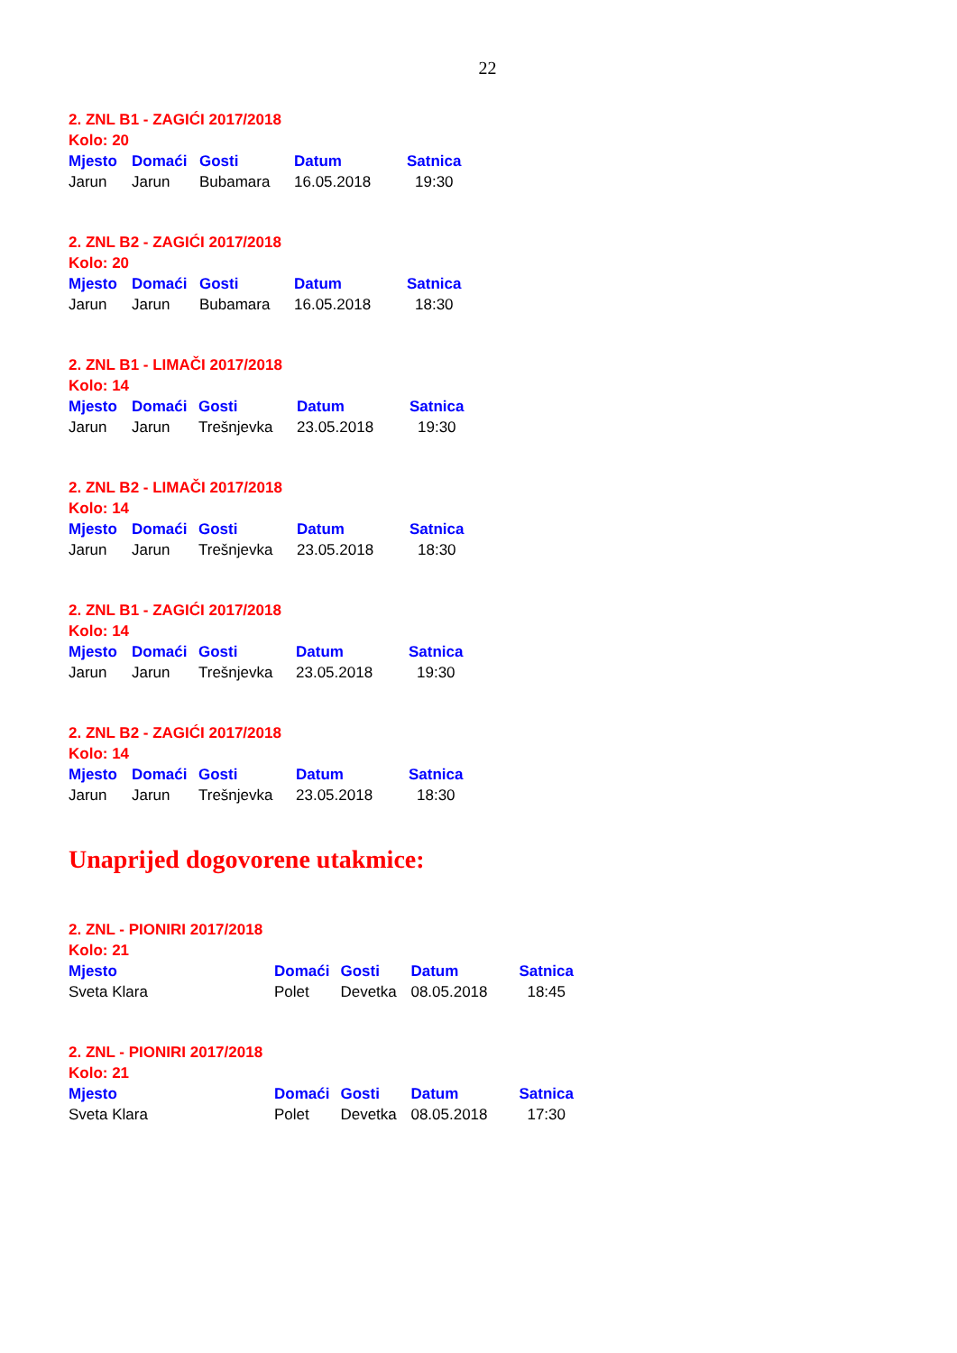22
2. ZNL B1 - ZAGIĆI 2017/2018
Kolo: 20
| Mjesto | Domaći | Gosti | Datum | Satnica |
| --- | --- | --- | --- | --- |
| Jarun | Jarun | Bubamara | 16.05.2018 | 19:30 |
2. ZNL B2 - ZAGIĆI 2017/2018
Kolo: 20
| Mjesto | Domaći | Gosti | Datum | Satnica |
| --- | --- | --- | --- | --- |
| Jarun | Jarun | Bubamara | 16.05.2018 | 18:30 |
2. ZNL B1 - LIMAČI 2017/2018
Kolo: 14
| Mjesto | Domaći | Gosti | Datum | Satnica |
| --- | --- | --- | --- | --- |
| Jarun | Jarun | Trešnjevka | 23.05.2018 | 19:30 |
2. ZNL B2 - LIMAČI 2017/2018
Kolo: 14
| Mjesto | Domaći | Gosti | Datum | Satnica |
| --- | --- | --- | --- | --- |
| Jarun | Jarun | Trešnjevka | 23.05.2018 | 18:30 |
2. ZNL B1 - ZAGIĆI 2017/2018
Kolo: 14
| Mjesto | Domaći | Gosti | Datum | Satnica |
| --- | --- | --- | --- | --- |
| Jarun | Jarun | Trešnjevka | 23.05.2018 | 19:30 |
2. ZNL B2 - ZAGIĆI 2017/2018
Kolo: 14
| Mjesto | Domaći | Gosti | Datum | Satnica |
| --- | --- | --- | --- | --- |
| Jarun | Jarun | Trešnjevka | 23.05.2018 | 18:30 |
Unaprijed dogovorene utakmice:
2. ZNL - PIONIRI 2017/2018
Kolo: 21
| Mjesto | Domaći | Gosti | Datum | Satnica |
| --- | --- | --- | --- | --- |
| Sveta Klara | Polet | Devetka | 08.05.2018 | 18:45 |
2. ZNL - PIONIRI 2017/2018
Kolo: 21
| Mjesto | Domaći | Gosti | Datum | Satnica |
| --- | --- | --- | --- | --- |
| Sveta Klara | Polet | Devetka | 08.05.2018 | 17:30 |